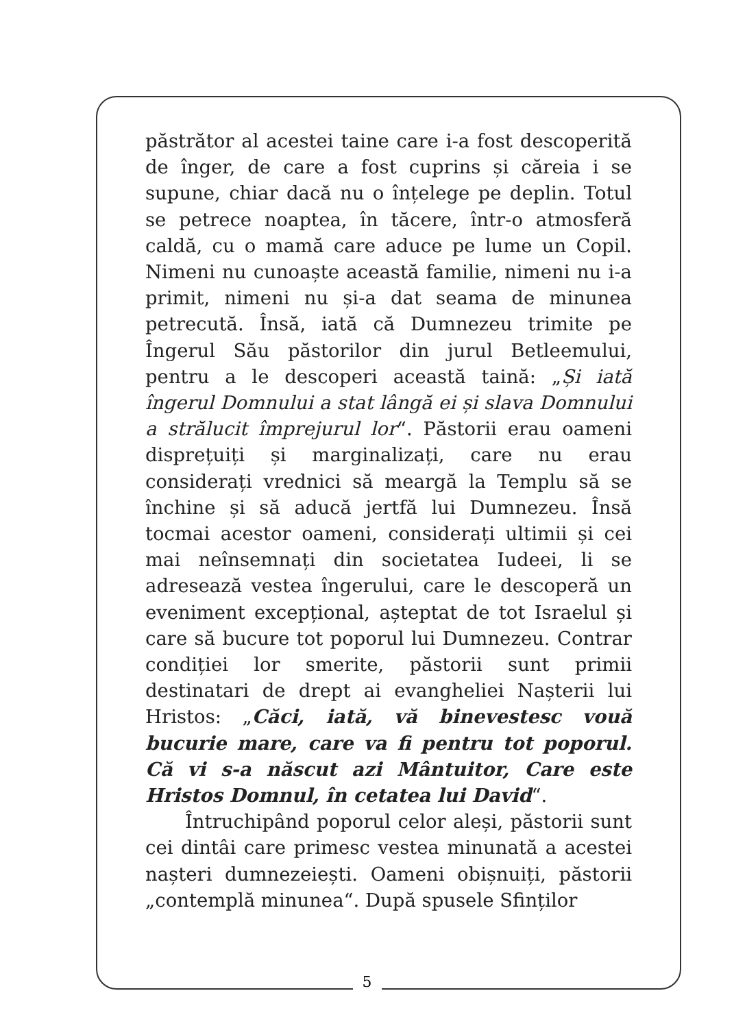păstrător al acestei taine care i-a fost descoperită de înger, de care a fost cuprins și căreia i se supune, chiar dacă nu o înțelege pe deplin. Totul se petrece noaptea, în tăcere, într-o atmosferă caldă, cu o mamă care aduce pe lume un Copil. Nimeni nu cunoaște această familie, nimeni nu i-a primit, nimeni nu și-a dat seama de minunea petrecută. Însă, iată că Dumnezeu trimite pe Îngerul Său păstorilor din jurul Betleemului, pentru a le descoperi această taină: „Și iată îngerul Domnului a stat lângă ei și slava Domnului a strălucit împrejurul lor“. Păstorii erau oameni disprețuiți și marginalizați, care nu erau considerați vrednici să meargă la Templu să se închine și să aducă jertfă lui Dumnezeu. Însă tocmai acestor oameni, considerați ultimii și cei mai neînsemnați din societatea Iudeei, li se adresează vestea îngerului, care le descoperă un eveniment excepțional, așteptat de tot Israelul și care să bucure tot poporul lui Dumnezeu. Contrar condiției lor smerite, păstorii sunt primii destinatari de drept ai evangheliei Nașterii lui Hristos: „Căci, iată, vă binevestesc vouă bucurie mare, care va fi pentru tot poporul. Că vi s-a născut azi Mântuitor, Care este Hristos Domnul, în cetatea lui David“.
Întruchipând poporul celor aleși, păstorii sunt cei dintâi care primesc vestea minunată a acestei nașteri dumnezeiești. Oameni obișnuiți, păstorii „contemplă minunea“. După spusele Sfinților
5